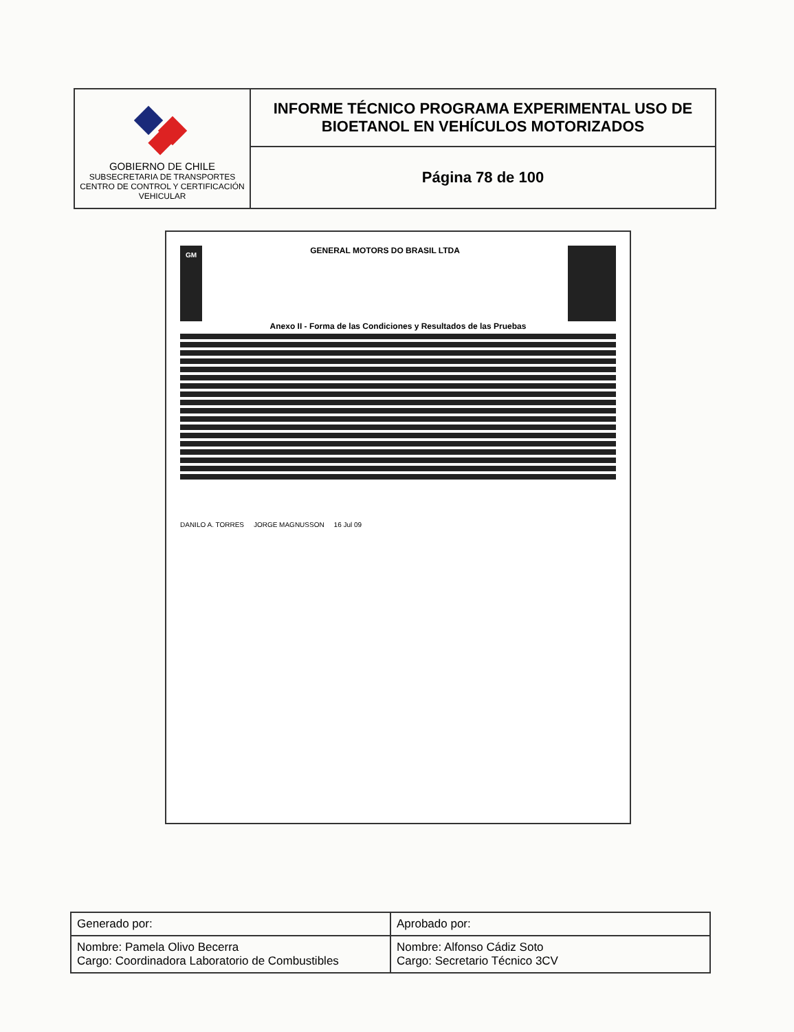| GOBIERNO DE CHILE SUBSECRETARIA DE TRANSPORTES CENTRO DE CONTROL Y CERTIFICACIÓN VEHICULAR | INFORME TÉCNICO PROGRAMA EXPERIMENTAL USO DE BIOETANOL EN VEHÍCULOS MOTORIZADOS |
| | Página 78 de 100 |
GM
GENERAL MOTORS DO BRASIL LTDA
Anexo II - Forma de las Condiciones y Resultados de las Pruebas
DANILO A. TORRES JORGE MAGNUSSON 16 Jul 09
| Generado por: | Aprobado por: |
| Nombre: Pamela Olivo Becerra Cargo: Coordinadora Laboratorio de Combustibles | Nombre: Alfonso Cádiz Soto Cargo: Secretario Técnico 3CV |